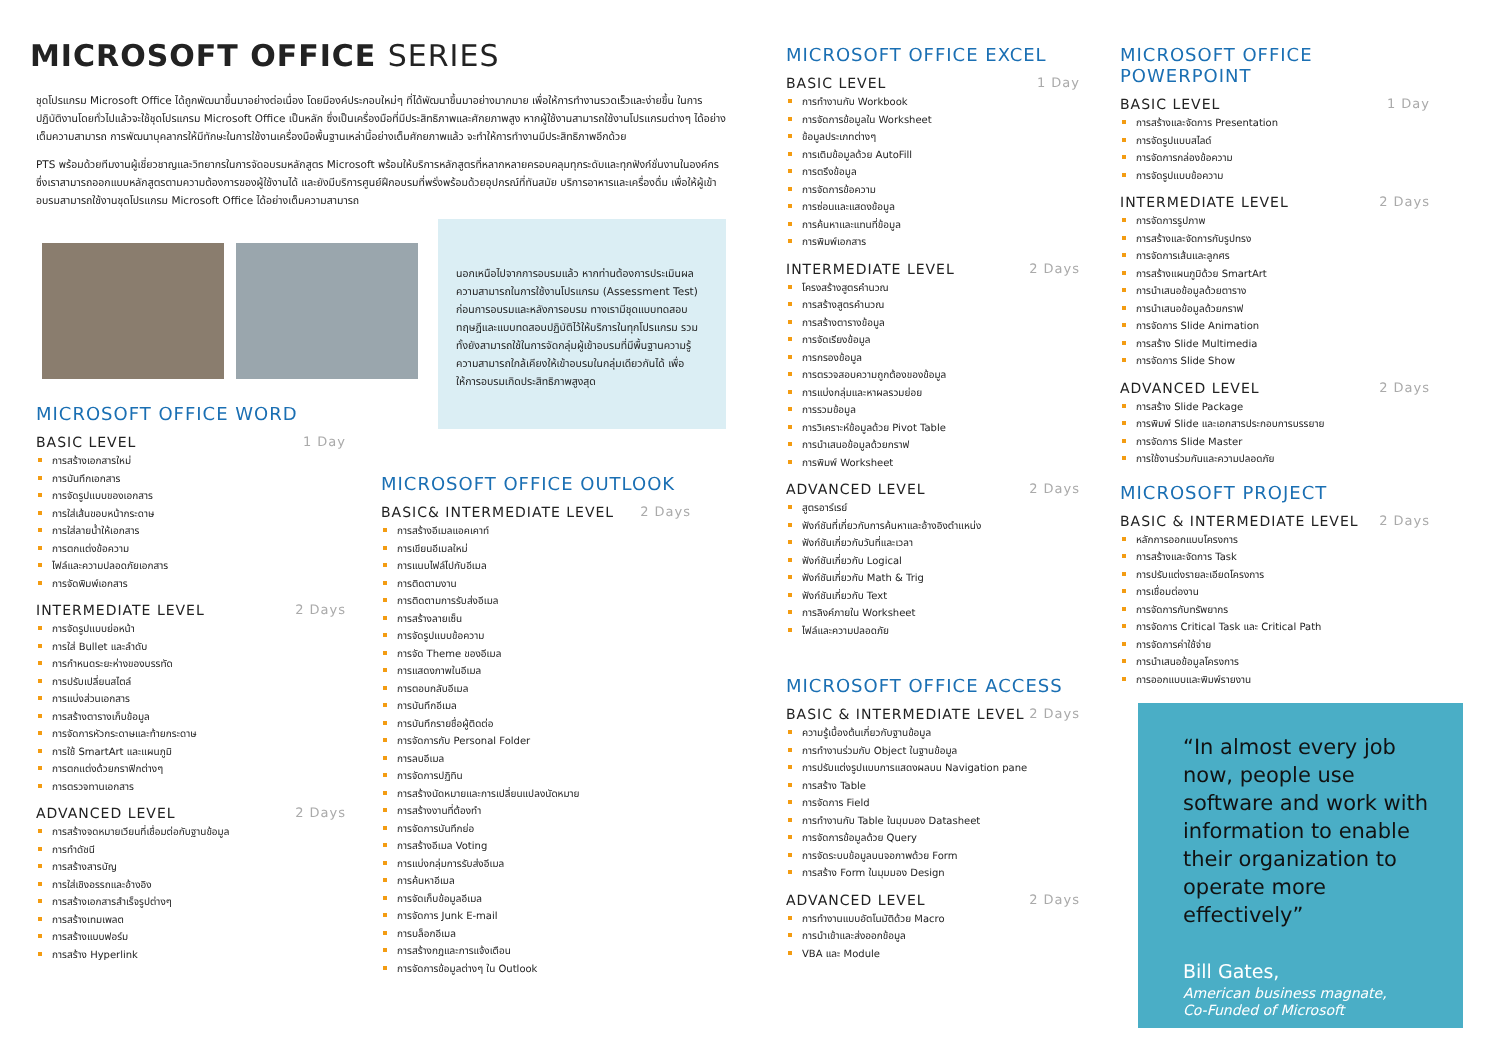MICROSOFT OFFICE SERIES
ชุดโปรแกรม Microsoft Office ได้ถูกพัฒนาขึ้นมาอย่างต่อเนื่อง โดยมีองค์ประกอบใหม่ๆ ที่ได้พัฒนาขึ้นมาอย่างมากมาย เพื่อให้การทำงานรวดเร็วและง่ายขึ้น ในการปฏิบัติงานโดยทั่วไปแล้วจะใช้ชุดโปรแกรม Microsoft Office เป็นหลัก ซึ่งเป็นเครื่องมือที่มีประสิทธิภาพและศักยภาพสูง หากผู้ใช้งานสามารถใช้งานโปรแกรมต่างๆ ได้อย่างเต็มความสามารถ การพัฒนาบุคลากรให้มีทักษะในการใช้งานเครื่องมือพื้นฐานเหล่านี้อย่างเต็มศักยภาพแล้ว จะทำให้การทำงานมีประสิทธิภาพอีกด้วย
PTS พร้อมด้วยทีมงานผู้เชี่ยวชาญและวิทยากรในการจัดอบรมหลักสูตร Microsoft พร้อมให้บริการหลักสูตรที่หลากหลายครอบคลุมทุกระดับและทุกฟังก์ชั่นงานในองค์กร ซึ่งเราสามารถออกแบบหลักสูตรตามความต้องการของผู้ใช้งานได้ และยังมีบริการศูนย์ฝึกอบรมที่พรั่งพร้อมด้วยอุปกรณ์ที่ทันสมัย บริการอาหารและเครื่องดื่ม เพื่อให้ผู้เข้าอบรมสามารถใช้งานชุดโปรแกรม Microsoft Office ได้อย่างเต็มความสามารถ
นอกเหนือไปจากการอบรมแล้ว หากท่านต้องการประเมินผลความสามารถในการใช้งานโปรแกรม (Assessment Test) ก่อนการอบรมและหลังการอบรม ทางเรามีชุดแบบทดสอบทฤษฎีและแบบทดสอบปฏิบัติไว้ให้บริการในทุกโปรแกรม รวมทั้งยังสามารถใช้ในการจัดกลุ่มผู้เข้าอบรมที่มีพื้นฐานความรู้ความสามารถใกล้เคียงให้เข้าอบรมในกลุ่มเดียวกันได้ เพื่อให้การอบรมเกิดประสิทธิภาพสูงสุด
MICROSOFT OFFICE WORD
BASIC LEVEL 1 Day
การสร้างเอกสารใหม่
การบันทึกเอกสาร
การจัดรูปแบบของเอกสาร
การใส่เส้นขอบหน้ากระดาษ
การใส่ลายน้ำให้เอกสาร
การตกแต่งข้อความ
ไฟล์และความปลอดภัยเอกสาร
การจัดพิมพ์เอกสาร
INTERMEDIATE LEVEL 2 Days
การจัดรูปแบบย่อหน้า
การใส่ Bullet และลำดับ
การกำหนดระยะห่างของบรรทัด
การปรับเปลี่ยนสไตล์
การแบ่งส่วนเอกสาร
การสร้างตารางเก็บข้อมูล
การจัดการหัวกระดาษและท้ายกระดาษ
การใช้ SmartArt และแผนภูมิ
การตกแต่งด้วยกราฟิกต่างๆ
การตรวจทานเอกสาร
ADVANCED LEVEL 2 Days
การสร้างจดหมายเวียนที่เชื่อมต่อกับฐานข้อมูล
การทำดัชนี
การสร้างสารบัญ
การใส่เชิงอรรถและอ้างอิง
การสร้างเอกสารสำเร็จรูปต่างๆ
การสร้างเทมเพลต
การสร้างแบบฟอร์ม
การสร้าง Hyperlink
MICROSOFT OFFICE OUTLOOK
BASIC& INTERMEDIATE LEVEL 2 Days
การสร้างอีเมลแอคเคาท์
การเขียนอีเมลใหม่
การแนบไฟล์ไปกับอีเมล
การติดตามงาน
การติดตามการรับส่งอีเมล
การสร้างลายเซ็น
การจัดรูปแบบข้อความ
การจัด Theme ของอีเมล
การแสดงภาพในอีเมล
การตอบกลับอีเมล
การบันทึกอีเมล
การบันทึกรายชื่อผู้ติดต่อ
การจัดการกับ Personal Folder
การลบอีเมล
การจัดการปฏิทิน
การสร้างนัดหมายและการเปลี่ยนแปลงนัดหมาย
การสร้างงานที่ต้องทำ
การจัดการบันทึกย่อ
การสร้างอีเมล Voting
การแบ่งกลุ่มการรับส่งอีเมล
การค้นหาอีเมล
การจัดเก็บข้อมูลอีเมล
การจัดการ Junk E-mail
การบล็อกอีเมล
การสร้างกฎและการแจ้งเตือน
การจัดการข้อมูลต่างๆ ใน Outlook
MICROSOFT OFFICE EXCEL
BASIC LEVEL 1 Day
การทำงานกับ Workbook
การจัดการข้อมูลใน Worksheet
ข้อมูลประเภทต่างๆ
การเติมข้อมูลด้วย AutoFill
การตรึงข้อมูล
การจัดการข้อความ
การซ่อนและแสดงข้อมูล
การค้นหาและแทนที่ข้อมูล
การพิมพ์เอกสาร
INTERMEDIATE LEVEL 2 Days
โครงสร้างสูตรคำนวณ
การสร้างสูตรคำนวณ
การสร้างตารางข้อมูล
การจัดเรียงข้อมูล
การกรองข้อมูล
การตรวจสอบความถูกต้องของข้อมูล
การแบ่งกลุ่มและหาผลรวมย่อย
การรวมข้อมูล
การวิเคราะห์ข้อมูลด้วย Pivot Table
การนำเสนอข้อมูลด้วยกราฟ
การพิมพ์ Worksheet
ADVANCED LEVEL 2 Days
สูตรอาร์เรย์
ฟังก์ชันที่เกี่ยวกับการค้นหาและอ้างอิงตำแหน่ง
ฟังก์ชันเกี่ยวกับวันที่และเวลา
ฟังก์ชันเกี่ยวกับ Logical
ฟังก์ชันเกี่ยวกับ Math & Trig
ฟังก์ชันเกี่ยวกับ Text
การลิงค์ภายใน Worksheet
ไฟล์และความปลอดภัย
MICROSOFT OFFICE ACCESS
BASIC & INTERMEDIATE LEVEL 2 Days
ความรู้เบื้องต้นเกี่ยวกับฐานข้อมูล
การทำงานร่วมกับ Object ในฐานข้อมูล
การปรับแต่งรูปแบบการแสดงผลบน Navigation pane
การสร้าง Table
การจัดการ Field
การทำงานกับ Table ในมุมมอง Datasheet
การจัดการข้อมูลด้วย Query
การจัดระบบข้อมูลบนจอภาพด้วย Form
การสร้าง Form ในมุมมอง Design
ADVANCED LEVEL 2 Days
การทำงานแบบอัตโนมัติด้วย Macro
การนำเข้าและส่งออกข้อมูล
VBA และ Module
MICROSOFT OFFICE POWERPOINT
BASIC LEVEL 1 Day
การสร้างและจัดการ Presentation
การจัดรูปแบบสไลด์
การจัดการกล่องข้อความ
การจัดรูปแบบข้อความ
INTERMEDIATE LEVEL 2 Days
การจัดการรูปภาพ
การสร้างและจัดการกับรูปทรง
การจัดการเส้นและลูกศร
การสร้างแผนภูมิด้วย SmartArt
การนำเสนอข้อมูลด้วยตาราง
การนำเสนอข้อมูลด้วยกราฟ
การจัดการ Slide Animation
การสร้าง Slide Multimedia
การจัดการ Slide Show
ADVANCED LEVEL 2 Days
การสร้าง Slide Package
การพิมพ์ Slide และเอกสารประกอบการบรรยาย
การจัดการ Slide Master
การใช้งานร่วมกันและความปลอดภัย
MICROSOFT PROJECT
BASIC & INTERMEDIATE LEVEL 2 Days
หลักการออกแบบโครงการ
การสร้างและจัดการ Task
การปรับแต่งรายละเอียดโครงการ
การเชื่อมต่องาน
การจัดการกับทรัพยากร
การจัดการ Critical Task และ Critical Path
การจัดการค่าใช้จ่าย
การนำเสนอข้อมูลโครงการ
การออกแบบและพิมพ์รายงาน
“In almost every job now, people use software and work with information to enable their organization to operate more effectively”
Bill Gates,
American business magnate,
Co-Funded of Microsoft